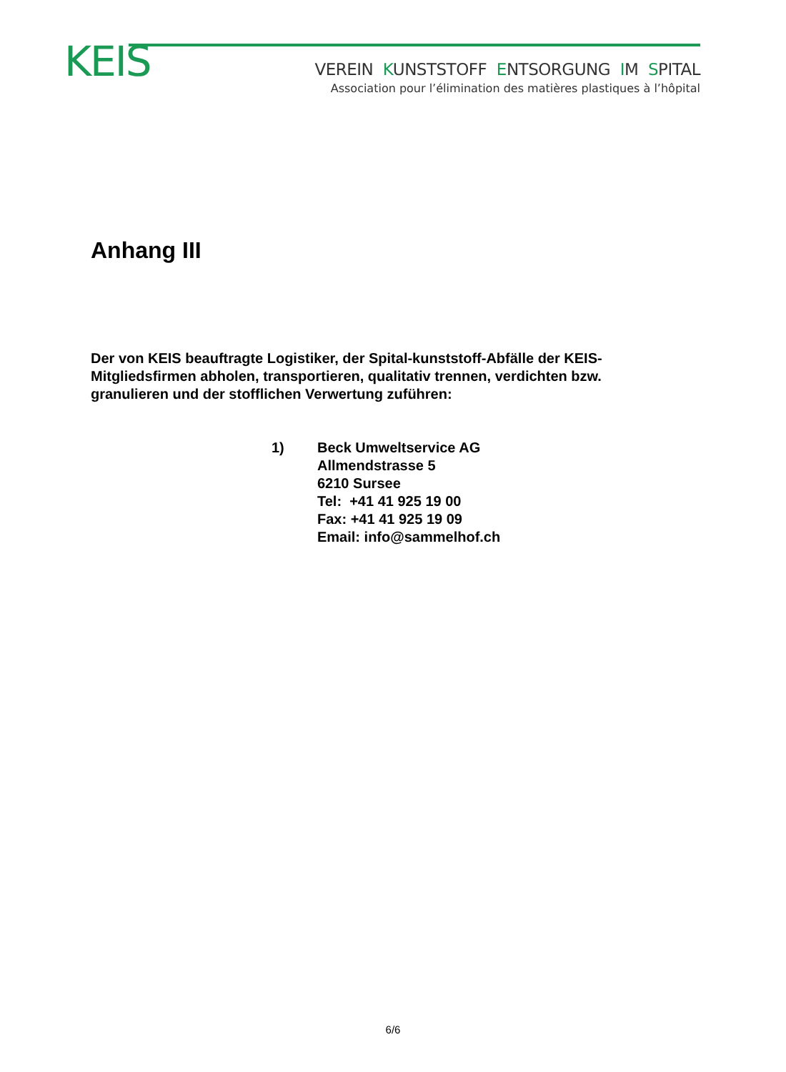KEIS
VEREIN KUNSTSTOFF ENTSORGUNG IM SPITAL
Association pour l’élimination des matières plastiques à l’hôpital
Anhang III
Der von KEIS beauftragte Logistiker, der Spital-kunststoff-Abfälle der KEIS-Mitgliedsfirmen abholen, transportieren, qualitativ trennen, verdichten bzw. granulieren und der stofflichen Verwertung zuführen:
1) Beck Umweltservice AG
Allmendstrasse 5
6210 Sursee
Tel: +41 41 925 19 00
Fax: +41 41 925 19 09
Email: info@sammelhof.ch
6/6